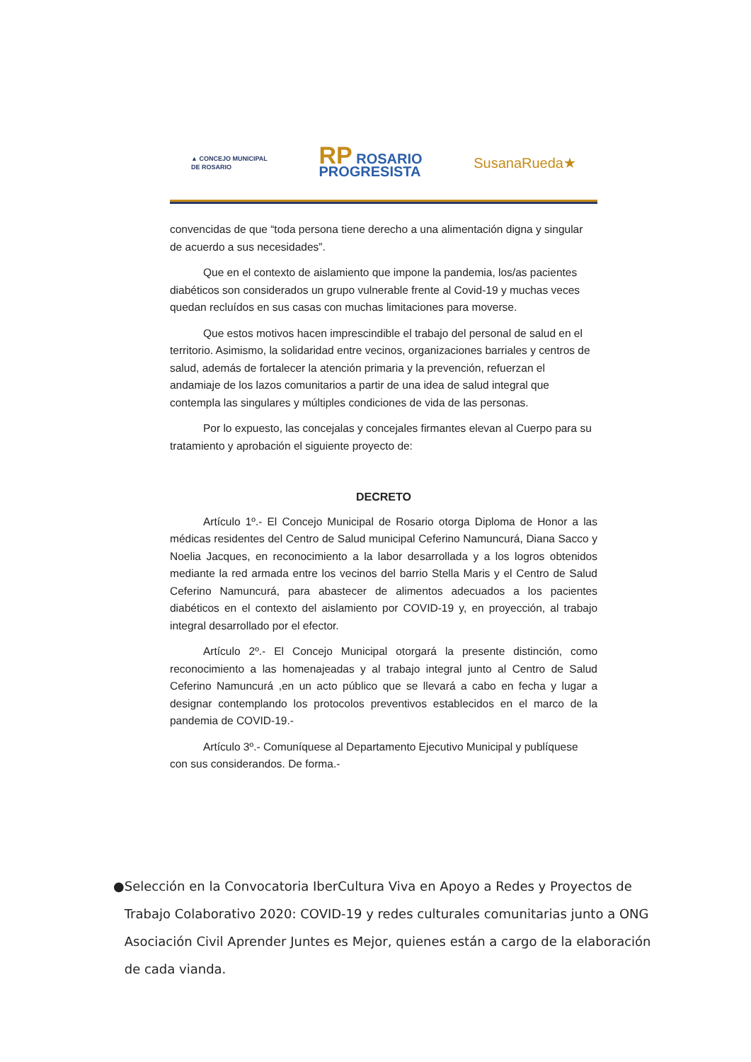▲ CONCEJO MUNICIPAL
DE ROSARIO
RP ROSARIO
PROGRESISTA
SusanaRueda★
convencidas de que “toda persona tiene derecho a una alimentación digna y singular de acuerdo a sus necesidades”.
Que en el contexto de aislamiento que impone la pandemia, los/as pacientes diabéticos son considerados un grupo vulnerable frente al Covid-19 y muchas veces quedan recluídos en sus casas con muchas limitaciones para moverse.
Que estos motivos hacen imprescindible el trabajo del personal de salud en el territorio. Asimismo, la solidaridad entre vecinos, organizaciones barriales y centros de salud, además de fortalecer la atención primaria y la prevención, refuerzan el andamiaje de los lazos comunitarios a partir de una idea de salud integral que contempla las singulares y múltiples condiciones de vida de las personas.
Por lo expuesto, las concejalas y concejales firmantes elevan al Cuerpo para su tratamiento y aprobación el siguiente proyecto de:
DECRETO
Artículo 1º.- El Concejo Municipal de Rosario otorga Diploma de Honor a las médicas residentes del Centro de Salud municipal Ceferino Namuncurá, Diana Sacco y Noelia Jacques, en reconocimiento a la labor desarrollada y a los logros obtenidos mediante la red armada entre los vecinos del barrio Stella Maris y el Centro de Salud Ceferino Namuncurá, para abastecer de alimentos adecuados a los pacientes diabéticos en el contexto del aislamiento por COVID-19 y, en proyección, al trabajo integral desarrollado por el efector.
Artículo 2º.- El Concejo Municipal otorgará la presente distinción, como reconocimiento a las homenajeadas y al trabajo integral junto al Centro de Salud Ceferino Namuncurá ,en un acto público que se llevará a cabo en fecha y lugar a designar contemplando los protocolos preventivos establecidos en el marco de la pandemia de COVID-19.-
Artículo 3º.- Comuníquese al Departamento Ejecutivo Municipal y publíquese con sus considerandos. De forma.-
● Selección en la Convocatoria IberCultura Viva en Apoyo a Redes y Proyectos de Trabajo Colaborativo 2020: COVID-19 y redes culturales comunitarias junto a ONG Asociación Civil Aprender Juntes es Mejor, quienes están a cargo de la elaboración de cada vianda.